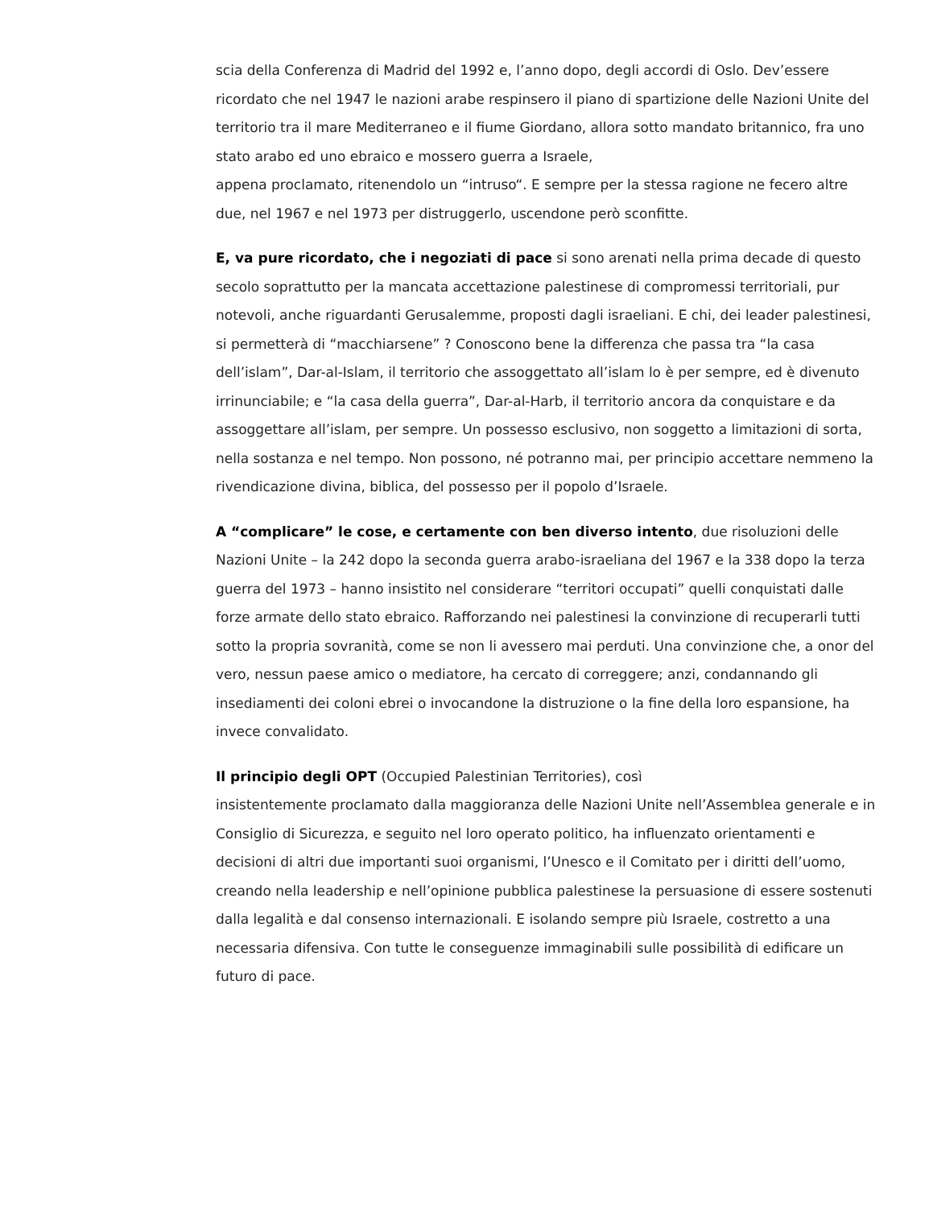scia della Conferenza di Madrid del 1992 e, l’anno dopo, degli accordi di Oslo. Dev’essere ricordato che nel 1947 le nazioni arabe respinsero il piano di spartizione delle Nazioni Unite del territorio tra il mare Mediterraneo e il fiume Giordano, allora sotto mandato britannico, fra uno stato arabo ed uno ebraico e mossero guerra a Israele,
appena proclamato, ritenendolo un “intruso“. E sempre per la stessa ragione ne fecero altre due, nel 1967 e nel 1973 per distruggerlo, uscendone però sconfitte.
E, va pure ricordato, che i negoziati di pace si sono arenati nella prima decade di questo secolo soprattutto per la mancata accettazione palestinese di compromessi territoriali, pur notevoli, anche riguardanti Gerusalemme, proposti dagli israeliani. E chi, dei leader palestinesi, si permetterà di “macchiarsene” ? Conoscono bene la differenza che passa tra “la casa dell’islam”, Dar-al-Islam, il territorio che assoggettato all’islam lo è per sempre, ed è divenuto irrinunciabile; e “la casa della guerra”, Dar-al-Harb, il territorio ancora da conquistare e da assoggettare all’islam, per sempre. Un possesso esclusivo, non soggetto a limitazioni di sorta, nella sostanza e nel tempo. Non possono, né potranno mai, per principio accettare nemmeno la rivendicazione divina, biblica, del possesso per il popolo d’Israele.
A “complicare” le cose, e certamente con ben diverso intento, due risoluzioni delle Nazioni Unite – la 242 dopo la seconda guerra arabo-israeliana del 1967 e la 338 dopo la terza guerra del 1973 – hanno insistito nel considerare “territori occupati” quelli conquistati dalle forze armate dello stato ebraico. Rafforzando nei palestinesi la convinzione di recuperarli tutti sotto la propria sovranità, come se non li avessero mai perduti. Una convinzione che, a onor del vero, nessun paese amico o mediatore, ha cercato di correggere; anzi, condannando gli insediamenti dei coloni ebrei o invocandone la distruzione o la fine della loro espansione, ha invece convalidato.
Il principio degli OPT (Occupied Palestinian Territories), così
insistentemente proclamato dalla maggioranza delle Nazioni Unite nell’Assemblea generale e in Consiglio di Sicurezza, e seguito nel loro operato politico, ha influenzato orientamenti e decisioni di altri due importanti suoi organismi, l’Unesco e il Comitato per i diritti dell’uomo, creando nella leadership e nell’opinione pubblica palestinese la persuasione di essere sostenuti dalla legalità e dal consenso internazionali. E isolando sempre più Israele, costretto a una necessaria difensiva. Con tutte le conseguenze immaginabili sulle possibilità di edificare un futuro di pace.